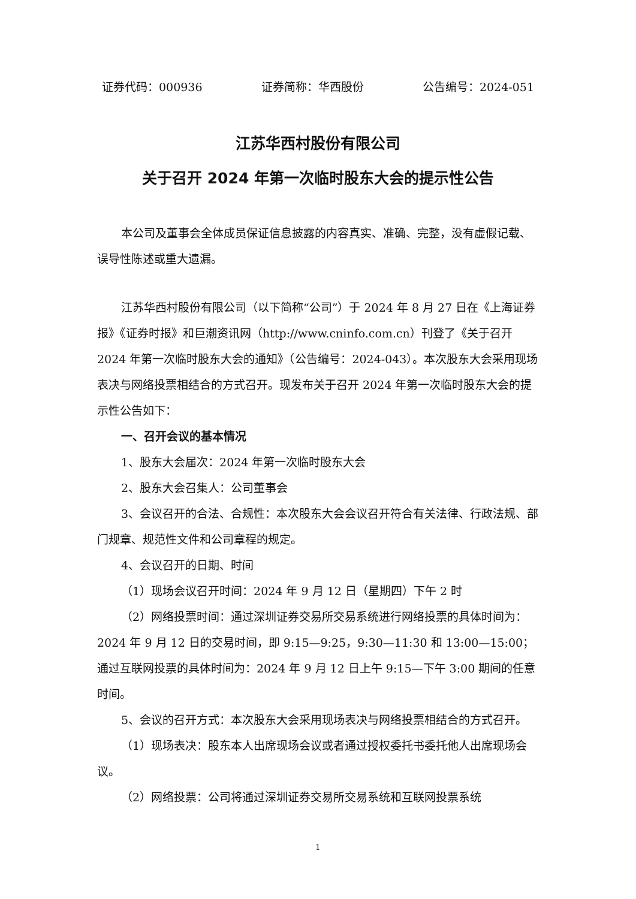证券代码：000936 证券简称：华西股份 公告编号：2024-051
江苏华西村股份有限公司
关于召开 2024 年第一次临时股东大会的提示性公告
本公司及董事会全体成员保证信息披露的内容真实、准确、完整，没有虚假记载、误导性陈述或重大遗漏。
江苏华西村股份有限公司（以下简称“公司”）于 2024 年 8 月 27 日在《上海证券报》《证券时报》和巨潮资讯网（http://www.cninfo.com.cn）刊登了《关于召开 2024 年第一次临时股东大会的通知》（公告编号：2024-043）。本次股东大会采用现场表决与网络投票相结合的方式召开。现发布关于召开 2024 年第一次临时股东大会的提示性公告如下：
一、召开会议的基本情况
1、股东大会届次：2024 年第一次临时股东大会
2、股东大会召集人：公司董事会
3、会议召开的合法、合规性：本次股东大会会议召开符合有关法律、行政法规、部门规章、规范性文件和公司章程的规定。
4、会议召开的日期、时间
（1）现场会议召开时间：2024 年 9 月 12 日（星期四）下午 2 时
（2）网络投票时间：通过深圳证券交易所交易系统进行网络投票的具体时间为：2024 年 9 月 12 日的交易时间，即 9:15—9:25，9:30—11:30 和 13:00—15:00；通过互联网投票的具体时间为：2024 年 9 月 12 日上午 9:15—下午 3:00 期间的任意时间。
5、会议的召开方式：本次股东大会采用现场表决与网络投票相结合的方式召开。
（1）现场表决：股东本人出席现场会议或者通过授权委托书委托他人出席现场会议。
（2）网络投票：公司将通过深圳证券交易所交易系统和互联网投票系统
1